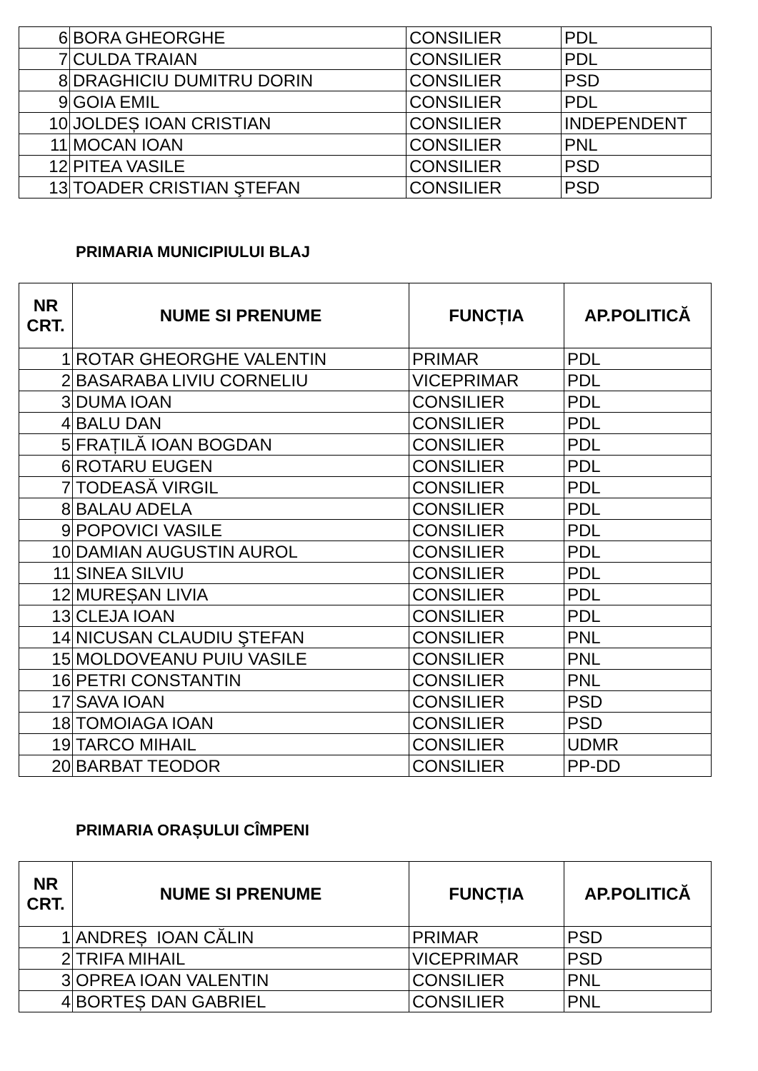| 6 | BORA GHEORGHE | CONSILIER | PDL |
| 7 | CULDA TRAIAN | CONSILIER | PDL |
| 8 | DRAGHICIU DUMITRU DORIN | CONSILIER | PSD |
| 9 | GOIA EMIL | CONSILIER | PDL |
| 10 | JOLDEȘ IOAN CRISTIAN | CONSILIER | INDEPENDENT |
| 11 | MOCAN IOAN | CONSILIER | PNL |
| 12 | PITEA VASILE | CONSILIER | PSD |
| 13 | TOADER CRISTIAN ŞTEFAN | CONSILIER | PSD |
PRIMARIA MUNICIPIULUI BLAJ
| NR CRT. | NUME SI PRENUME | FUNCȚIA | AP.POLITICĂ |
| --- | --- | --- | --- |
| 1 | ROTAR GHEORGHE VALENTIN | PRIMAR | PDL |
| 2 | BASARABA LIVIU CORNELIU | VICEPRIMAR | PDL |
| 3 | DUMA IOAN | CONSILIER | PDL |
| 4 | BALU DAN | CONSILIER | PDL |
| 5 | FRAȚILĂ IOAN BOGDAN | CONSILIER | PDL |
| 6 | ROTARU EUGEN | CONSILIER | PDL |
| 7 | TODEASĂ VIRGIL | CONSILIER | PDL |
| 8 | BALAU ADELA | CONSILIER | PDL |
| 9 | POPOVICI VASILE | CONSILIER | PDL |
| 10 | DAMIAN AUGUSTIN AUROL | CONSILIER | PDL |
| 11 | SINEA SILVIU | CONSILIER | PDL |
| 12 | MUREȘAN LIVIA | CONSILIER | PDL |
| 13 | CLEJA IOAN | CONSILIER | PDL |
| 14 | NICUSAN CLAUDIU ŞTEFAN | CONSILIER | PNL |
| 15 | MOLDOVEANU PUIU VASILE | CONSILIER | PNL |
| 16 | PETRI CONSTANTIN | CONSILIER | PNL |
| 17 | SAVA IOAN | CONSILIER | PSD |
| 18 | TOMOIAGA IOAN | CONSILIER | PSD |
| 19 | TARCO MIHAIL | CONSILIER | UDMR |
| 20 | BARBAT TEODOR | CONSILIER | PP-DD |
PRIMARIA ORAȘULUI CÎMPENI
| NR CRT. | NUME SI PRENUME | FUNCȚIA | AP.POLITICĂ |
| --- | --- | --- | --- |
| 1 | ANDREȘ IOAN CĂLIN | PRIMAR | PSD |
| 2 | TRIFA MIHAIL | VICEPRIMAR | PSD |
| 3 | OPREA IOAN VALENTIN | CONSILIER | PNL |
| 4 | BORTEȘ DAN GABRIEL | CONSILIER | PNL |